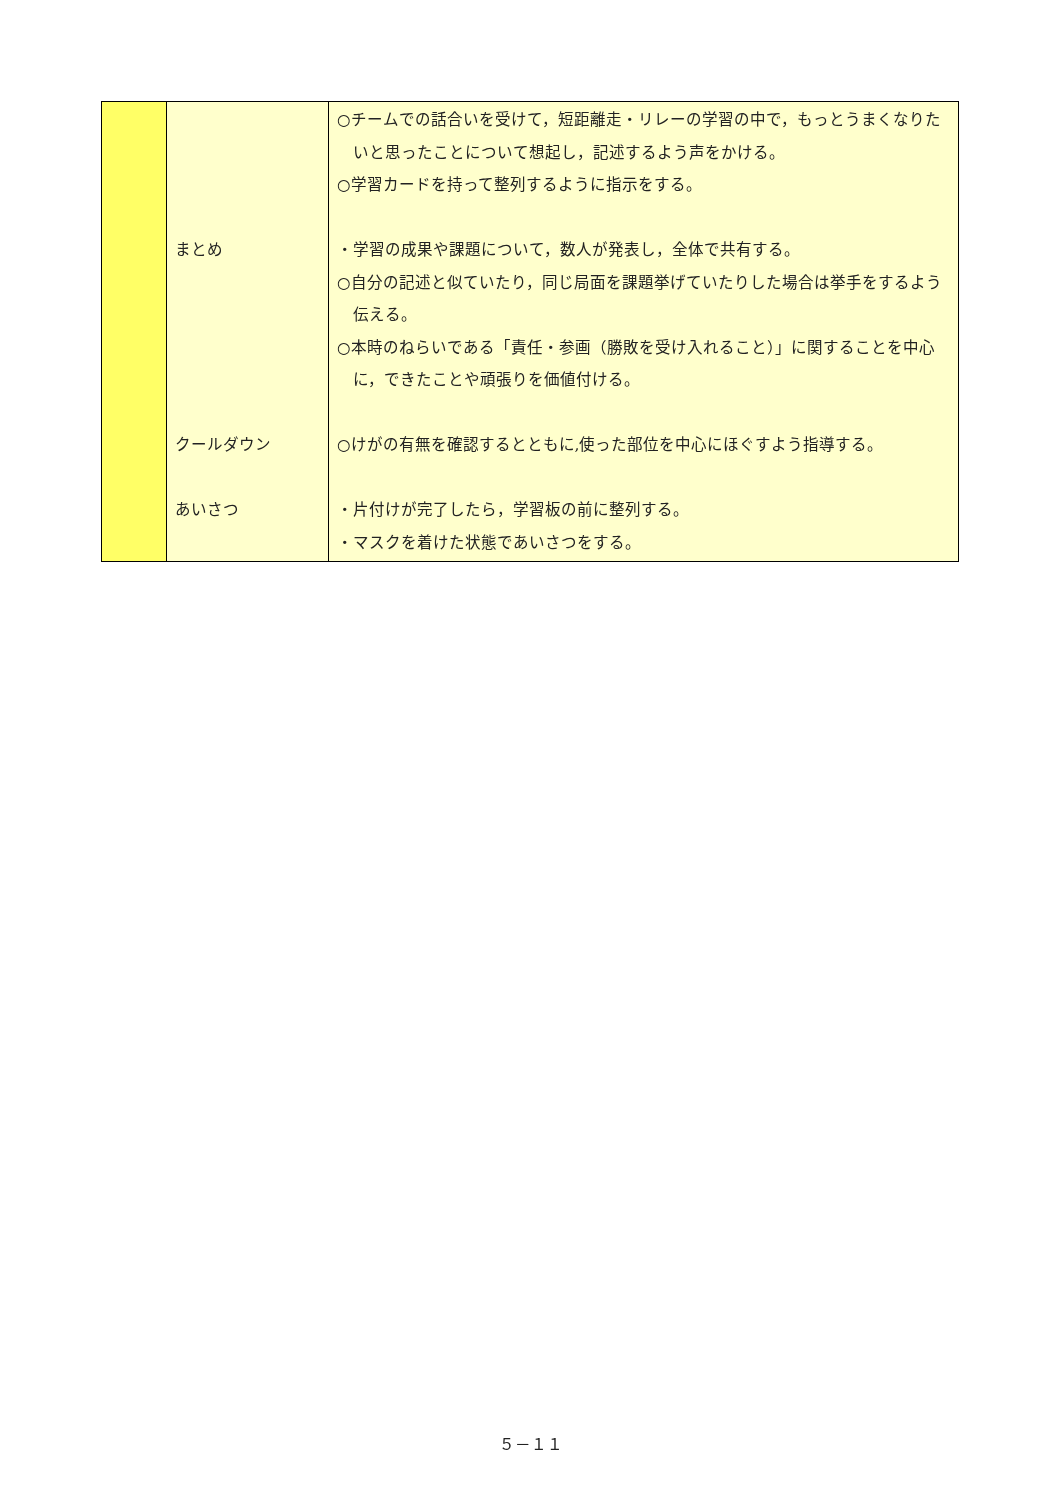| | まとめ クールダウン あいさつ | ○チームでの話合いを受けて，短距離走・リレーの学習の中で，もっとうまくなりたいと思ったことについて想起し，記述するよう声をかける。 ○学習カードを持って整列するように指示をする。 ・学習の成果や課題について，数人が発表し，全体で共有する。 ○自分の記述と似ていたり，同じ局面を課題挙げていたりした場合は挙手をするよう伝える。 ○本時のねらいである「責任・参画（勝敗を受け入れること）」に関することを中心に，できたことや頑張りを価値付ける。 ○けがの有無を確認するとともに,使った部位を中心にほぐすよう指導する。 ・片付けが完了したら，学習板の前に整列する。 ・マスクを着けた状態であいさつをする。 |
５－１１